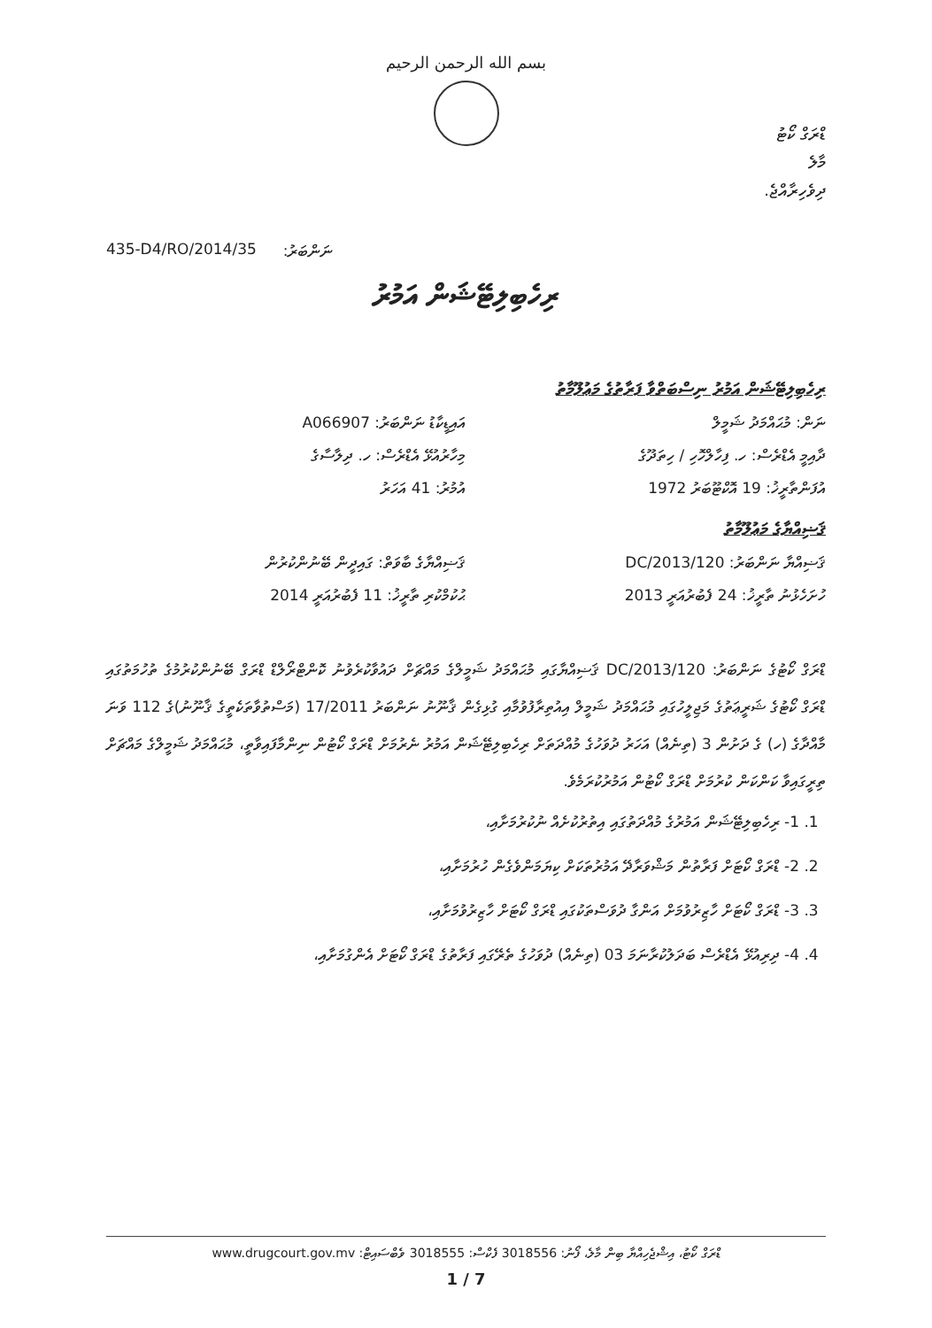بسم الله الرحمن الرحيم
ޑްރަގް ކޯޓު
މާލެ
ދިވެހިރާއްޖެ.
435-D4/RO/2014/35 ނަންބަރު:
ރިހެބިލިޓޭޝަން އަމުރު
ރިހެބިލިޓޭޝަން އަމުރު ނިސްބަތްވާ ފަރާތުގެ މަޢުލޫމާތު
ނަން: މުޙައްމަދު ޝަމީލް
އައިޑީކާޑު ނަންބަރު: A066907
ދާއިމީ އެޑްރެސް: ހ. ފިހާލްހޮހި / ހިތަދޫގެ
މިހާރުއުޅޭ އެޑްރެސް: ހ. ދިލާސާގެ
އުފަންތާރީޚު: 19 އޮކްޓޫބަރު 1972
އުމުރު: 41 އަހަރު
ޤަޟިއްޔާގެ މަޢުލޫމާތު
ޤަޟިއްޔާ ނަންބަރު: 120/DC/2013
ޤަޟިއްޔާގެ ބާވަތް: ގައިދީން ބޭނުންކުރުން
ހުށަހެޅުނު ތާރީޚު: 24 ފެބުރުއަރީ 2013
ޙުކުމްކުރި ތާރީޚު: 11 ފެބުރުއަރީ 2014
ޑްރަގް ކޯޓުގެ ނަންބަރު: 120/DC/2013 ޤަޟިއްޔާގައި މުޙައްމަދު ޝަމީލްގެ މައްޗަށް ދައުވާކުރެވުނު ކޮންޓްރޯލްޑް ޑްރަގް ބޭނުންކުރުމުގެ ތުހުމަތުގައި ޑްރަގް ކޯޓުގެ ޝަރީޢަތުގެ މަޖިލީހުގައި މުޙައްމަދު ޝަމީލް އިއުތިރާފުވުމާއި ގުޅިގެން ޤާނޫނު ނަންބަރު 17/2011 (މަސްތުވާތަކެތީގެ ޤާނޫނު)ގެ 112 ވަނަ މާއްދާގެ (ހ) ގެ ދަށުން 3 (ތިނެއް) އަހަރު ދުވަހުގެ މުއްދަތަށް ރިހެބިލިޓޭޝަން އަމުރު ނެރުމަށް ޑްރަގް ކޯޓުން ނިންމާފައިވާތީ، މުޙައްމަދު ޝަމީލްގެ މައްޗަށް ތިރީގައިވާ ކަންކަން ކުރުމަށް ޑްރަގް ކޯޓުން އަމުރުކުރަމެވެ.
1. 1- ރިހެބިލިޓޭޝަން އަމުރުގެ މުއްދަތުގައި އިތުރުކުށެއް ނުކުރުމަށާއި،
2. 2- ޑްރަގް ކޯޓަށް ފަރާތުން މަޝްވަރާދޭ އަމުރުތަކަށް ކިޔަމަންވެގެން ހުރުމަށާއި،
3. 3- ޑްރަގް ކޯޓަށް ހާޒިރުވުމަށް އަންގާ ދުވަސްތަކުގައި ޑްރަގް ކޯޓަށް ހާޒިރުވުމަށާއި،
4. 4- ދިރިއުޅޭ އެޑްރެސް ބަދަލުކުރާނަމަ 03 (ތިނެއް) ދުވަހުގެ ތެރޭގައި ފަރާތުގެ ޑްރަގް ކޯޓަށް އެންގުމަށާއި،
ޑްރަގް ކޯޓު، އިޝްޖެހިއްޔާ ބިން މާލެ، ފޯނު: 3018556 ފެކްސް: 3018555 ވެބްސައިޓް: www.drugcourt.gov.mv
1 / 7